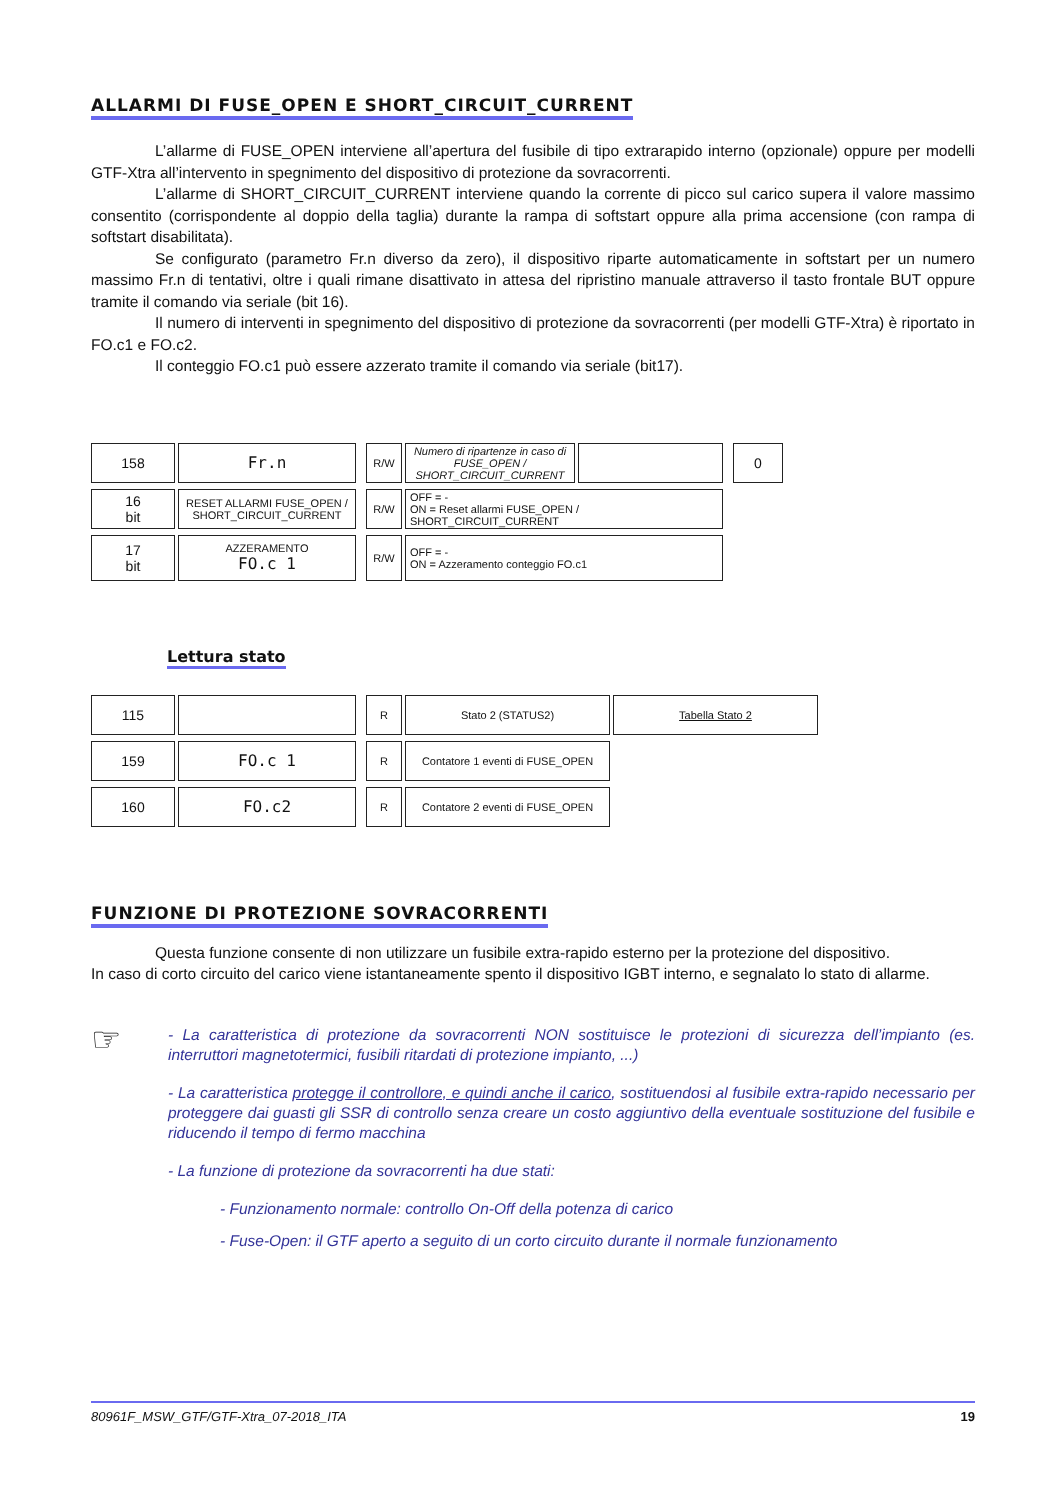ALLARMI DI FUSE_OPEN E SHORT_CIRCUIT_CURRENT
L’allarme di FUSE_OPEN interviene all’apertura del fusibile di tipo extrarapido interno (opzionale) oppure per modelli GTF-Xtra all’intervento in spegnimento del dispositivo di protezione da sovracorrenti.
L’allarme di SHORT_CIRCUIT_CURRENT interviene quando la corrente di picco sul carico supera il valore massimo consentito (corrispondente al doppio della taglia) durante la rampa di softstart oppure alla prima accensione (con rampa di softstart disabilitata).
Se configurato (parametro Fr.n diverso da zero), il dispositivo riparte automaticamente in softstart per un numero massimo Fr.n di tentativi, oltre i quali rimane disattivato in attesa del ripristino manuale attraverso il tasto frontale BUT oppure tramite il comando via seriale (bit 16).
Il numero di interventi in spegnimento del dispositivo di protezione da sovracorrenti (per modelli GTF-Xtra) è riportato in FO.c1 e FO.c2.
Il conteggio FO.c1 può essere azzerato tramite il comando via seriale (bit17).
| 158 | Fr.n | | R/W | Numero di ripartenze in caso di FUSE_OPEN / SHORT_CIRCUIT_CURRENT | | | 0 |
| 16 bit | RESET ALLARMI FUSE_OPEN / SHORT_CIRCUIT_CURRENT | | R/W | OFF = - ON = Reset allarmi FUSE_OPEN / SHORT_CIRCUIT_CURRENT | | | |
| 17 bit | AZZERAMENTO FO.c 1 | | R/W | OFF = - ON = Azzeramento conteggio FO.c1 | | | |
Lettura stato
| 115 | | | R | Stato 2 (STATUS2) | Tabella Stato 2 |
| 159 | FO.c 1 | | R | Contatore 1 eventi di FUSE_OPEN | |
| 160 | FO.c2 | | R | Contatore 2 eventi di FUSE_OPEN | |
FUNZIONE DI PROTEZIONE SOVRACORRENTI
Questa funzione consente di non utilizzare un fusibile extra-rapido esterno per la protezione del dispositivo.
In caso di corto circuito del carico viene istantaneamente spento il dispositivo IGBT interno, e segnalato lo stato di allarme.
☞
- La caratteristica di protezione da sovracorrenti NON sostituisce le protezioni di sicurezza dell’impianto (es. interruttori magnetotermici, fusibili ritardati di protezione impianto, ...)
- La caratteristica protegge il controllore, e quindi anche il carico, sostituendosi al fusibile extra-rapido necessario per proteggere dai guasti gli SSR di controllo senza creare un costo aggiuntivo della eventuale sostituzione del fusibile e riducendo il tempo di fermo macchina
- La funzione di protezione da sovracorrenti ha due stati:
- Funzionamento normale: controllo On-Off della potenza di carico
- Fuse-Open: il GTF aperto a seguito di un corto circuito durante il normale funzionamento
80961F_MSW_GTF/GTF-Xtra_07-2018_ITA 19